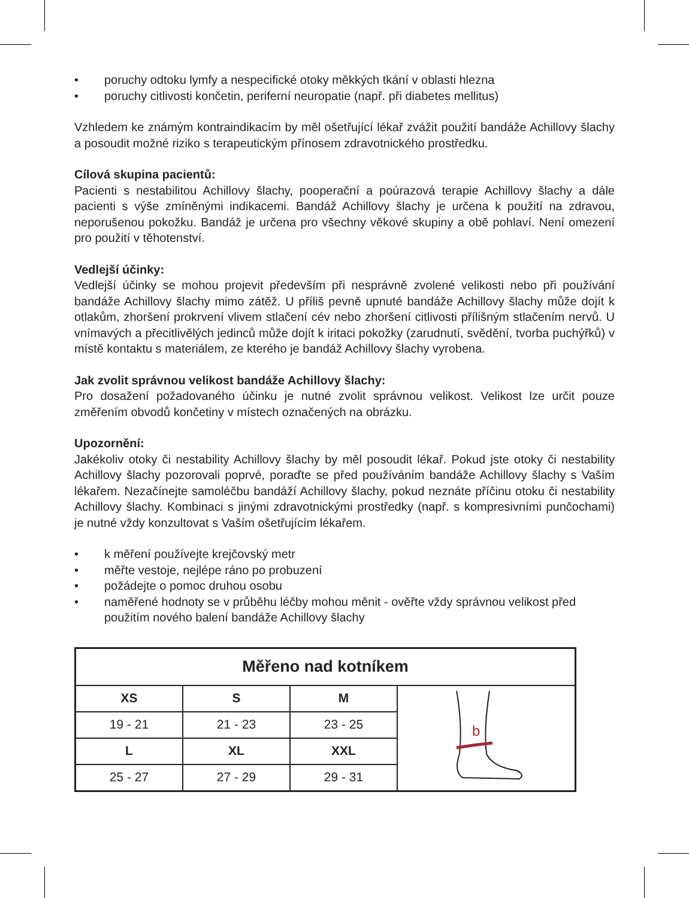• poruchy odtoku lymfy a nespecifické otoky měkkých tkání v oblasti hlezna
• poruchy citlivosti končetin, periferní neuropatie (např. při diabetes mellitus)
Vzhledem ke známým kontraindikacím by měl ošetřující lékař zvážit použití bandáže Achillovy šlachy a posoudit možné riziko s terapeutickým přínosem zdravotnického prostředku.
Cílová skupina pacientů:
Pacienti s nestabilitou Achillovy šlachy, pooperační a poúrazová terapie Achillovy šlachy a dále pacienti s výše zmíněnými indikacemi. Bandáž Achillovy šlachy je určena k použití na zdravou, neporušenou pokožku. Bandáž je určena pro všechny věkové skupiny a obě pohlaví. Není omezení pro použití v těhotenství.
Vedlejší účinky:
Vedlejší účinky se mohou projevit především při nesprávně zvolené velikosti nebo při používání bandáže Achillovy šlachy mimo zátěž. U příliš pevně upnuté bandáže Achillovy šlachy může dojít k otlakům, zhoršení prokrvení vlivem stlačení cév nebo zhoršení citlivosti přílišným stlačením nervů. U vnímavých a přecitlivělých jedinců může dojít k iritaci pokožky (zarudnutí, svědění, tvorba puchýřků) v místě kontaktu s materiálem, ze kterého je bandáž Achillovy šlachy vyrobena.
Jak zvolit správnou velikost bandáže Achillovy šlachy:
Pro dosažení požadovaného účinku je nutné zvolit správnou velikost. Velikost lze určit pouze změřením obvodů končetiny v místech označených na obrázku.
Upozornění:
Jakékoliv otoky či nestability Achillovy šlachy by měl posoudit lékař. Pokud jste otoky či nestability Achillovy šlachy pozorovali poprvé, poraďte se před používáním bandáže Achillovy šlachy s Vaším lékařem. Nezačínejte samoléčbu bandáží Achillovy šlachy, pokud neznáte příčinu otoku či nestability Achillovy šlachy. Kombinaci s jinými zdravotnickými prostředky (např. s kompresivními punčochami) je nutné vždy konzultovat s Vaším ošetřujícím lékařem.
• k měření používejte krejčovský metr
• měřte vestoje, nejlépe ráno po probuzení
• požádejte o pomoc druhou osobu
• naměřené hodnoty se v průběhu léčby mohou měnit - ověřte vždy správnou velikost před použitím nového balení bandáže Achillovy šlachy
| Měřeno nad kotníkem | | | |
| --- | --- | --- | --- |
| XS | S | M | b |
| 19 - 21 | 21 - 23 | 23 - 25 | |
| L | XL | XXL | |
| 25 - 27 | 27 - 29 | 29 - 31 | |